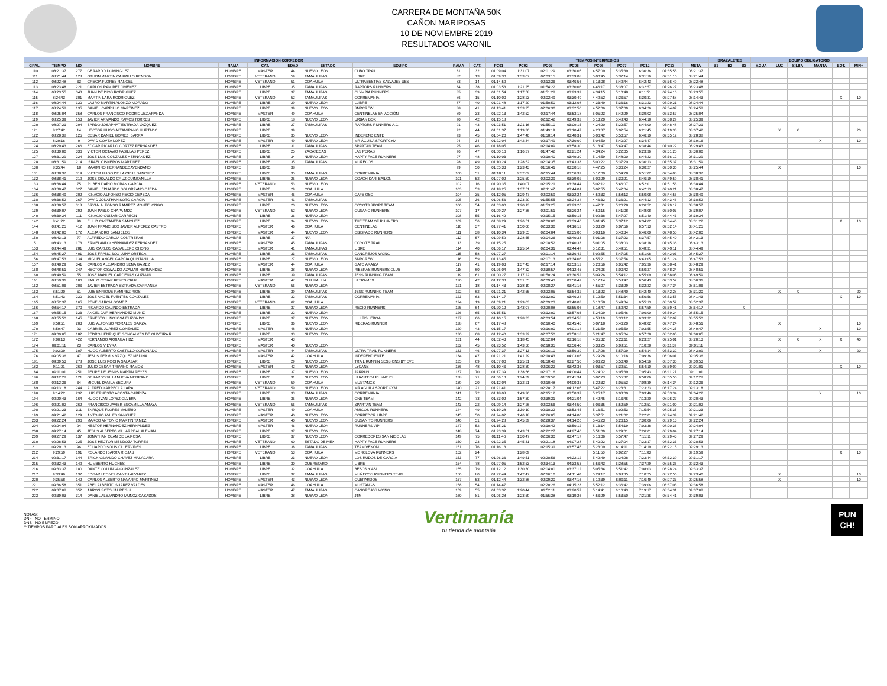CARRERA DE MONTAÑA 50K
CAÑON MARIPOSAS
10 DE NOVIEMBRE 2019
RESULTADOS VARONIL
| | | INFORMACION CORREDOR | | | | | | | | | TIEMPOS INTERMEDIOS | | | | | | | | | BRAZALETES | | | EQUIPO OBLIGATORIO | | | | | |
| --- | --- | --- | --- | --- | --- | --- | --- | --- | --- | --- | --- | --- | --- | --- | --- | --- | --- | --- | --- | --- | --- | --- | --- | --- | --- | --- | --- | --- |
| GRAL. | TIEMPO | NO | NOMBRE | RAMA | CAT. | EDAD | ESTADO | EQUIPO | RAMA | CAT. | PC01 | PC02 | PC03 | PC05 | PC06 | PC07 | PC12 | PC13 | META | B1 | B2 | B3 | AGUA | LUZ | SILBA | MANTA | BOT. | MIN+ |
| 110 | 08:21:37 | 277 | GERARDO DOMINGUEZ | HOMBRE | MASTER | 44 | NUEVO LEON | CUBO TRAIL | 81 | 32 | 01:09:04 | 1:31:07 | 02:01:29 | 03:36:05 | 4:57:09 | 5:35:39 | 6:36:36 | 07:35:55 | 08:21:37 | | | | | | | | | |
| 111 | 08:21:44 | 128 | OTHON MARTIN CARRILLO RENDON | HOMBRE | VETERANO | 59 | TAMAULIPAS | LIBRE | 82 | 13 | 01:09:30 | 1:33:07 | 02:03:15 | 03:39:08 | 5:00:45 | 5:32:14 | 6:31:16 | 07:31:10 | 08:21:44 | | | | | | | | | |
| 112 | 08:22:48 | 63 | GRECIA FLORES RANGEL | HOMBRE | VETERANO | 51 | COAHUILA | ULTRABESTIAS SALVAJES UBS | 83 | 14 | 01:14:59 | | 02:13:36 | 03:46:56 | 5:13:08 | 5:49:44 | 6:42:43 | 07:36:49 | 08:22:48 | | | | | | | | | |
| 113 | 08:23:48 | 221 | CARLOS RAMIREZ JIMENEZ | HOMBRE | LIBRE | 35 | TAMAULIPAS | RAPTORS RUNNERS | 84 | 38 | 01:03:53 | 1:21:25 | 01:54:22 | 03:30:06 | 4:46:17 | 5:38:07 | 6:32:57 | 07:26:27 | 08:23:48 | | | | | | | | | |
| 114 | 08:23:55 | 343 | JUAN DE DIOS RODRIGUEZ | HOMBRE | LIBRE | 37 | TAMAULIPAS | OLYMPIA RUNNERS | 85 | 39 | 01:01:54 | 1:17:58 | 01:51:28 | 03:23:39 | 4:34:15 | 5:10:48 | 6:11:51 | 07:24:16 | 08:23:55 | | | | | | | | | |
| 115 | 8:24:43 | 301 | MARTIN LARA RODRIGUEZ | HOMBRE | VETERANO | 52 | TAMAULIPAS | CORREMANIA | 86 | 15 | 01:10:00 | 1:28:23 | 02:02:49 | 03:30:49 | 4:49:52 | 5:26:57 | 6:30:31 | 07:27:58 | 08:14:43 | | | | | | | | X | 10 |
| 116 | 08:24:44 | 130 | LAURO MARTIN ALONZO MORADO | HOMBRE | LIBRE | 29 | NUEVO LEON | LLIBRE | 87 | 40 | 01:01:48 | 1:17:29 | 01:50:50 | 03:12:08 | 4:33:49 | 5:36:16 | 6:31:23 | 07:29:21 | 08:24:44 | | | | | | | | | |
| 117 | 08:24:58 | 135 | DANIEL CARRILLO MARTINEZ | HOMBRE | LIBRE | 39 | NUEVO LEON | SNRCREW | 88 | 41 | 01:13:41 | 1:33:25 | 02:06:36 | 03:32:50 | 4:52:06 | 5:37:09 | 6:34:26 | 07:34:07 | 08:24:58 | | | | | | | | | |
| 118 | 08:25:04 | 358 | CARLOS FRANCISCO RODRIGUEZ ARANDA | HOMBRE | MASTER | 49 | COAHUILA | CENTINELAS EN ACCIÓN | 89 | 33 | 01:22:13 | 1:42:52 | 02:17:44 | 03:53:18 | 5:05:23 | 5:42:29 | 6:39:02 | 07:33:57 | 08:25:04 | | | | | | | | | |
| 119 | 08:25:39 | 153 | JAVIER ARMANDO RAMOS TORRES | HOMBRE | LIBRE | 18 | NUEVO LEON | URBAN BOX | 90 | 42 | 01:15:18 | | 02:12:42 | 03:49:32 | 5:13:20 | 5:48:43 | 6:44:18 | 07:38:29 | 08:25:39 | | | | | | | | | |
| 120 | 08:27:21 | 294 | BARDO JOSAPHAT ESTRADA VAZQUEZ | HOMBRE | LIBRE | 27 | TAMAULIPAS | RAPTORS RUNNERS A.C. | 91 | 43 | 01:03:51 | 1:21:16 | 01:55:10 | 03:09:15 | 4:24:20 | 5:22:57 | 6:44:00 | 07:48:48 | 08:27:21 | | | | | | | | | |
| 121 | 8:27:42 | 14 | HECTOR HUGO ALTAMIRANO HURTADO | HOMBRE | LIBRE | 39 | | | 92 | 44 | 01:01:37 | 1:19:30 | 01:49:19 | 03:10:47 | 4:23:37 | 5:02:54 | 6:21:45 | 07:19:33 | 08:07:42 | | | | | X | X | | | 20 |
| 122 | 08:28:38 | 125 | CESAR DANIEL GOMEZ IBARRA | HOMBRE | LIBRE | 35 | NUEVO LEON | INDEPENDIENTE | 93 | 45 | 01:04:20 | 1:47:40 | 01:58:14 | 03:40:31 | 5:06:42 | 5:50:57 | 6:46:10 | 07:35:12 | 08:28:38 | | | | | | | | | |
| 123 | 8:29:16 | 9 | DAVID GOVEA LOPEZ | HOMBRE | MASTER | 49 | NUEVO LEON | MR ÁGUILA SPORTGYM | 94 | 34 | 01:22:04 | 1:42:34 | 02:17:49 | 07:30:09 | 5:04:50 | 5:40:27 | 6:34:47 | | 08:19:16 | | | | | | | X | | 10 |
| 124 | 08:29:43 | 266 | EDGAR RICARDO CORTEZ FERNANDEZ | HOMBRE | LIBRE | 31 | TAMAULIPAS | SPARTAN TEAM | 95 | 46 | 01:18:05 | | 02:14:09 | 03:58:30 | 5:13:47 | 5:49:47 | 6:38:44 | 07:40:22 | 08:29:43 | | | | | | | | | |
| 125 | 08:30:06 | 336 | VICTOR OCTAVIO PASILLAS PEREZ | HOMBRE | LIBRE | 25 | ZACATECAS | LAS PERAS | 96 | 47 | 01:00:16 | 1:16:37 | 01:47:42 | 03:21:24 | 4:34:24 | 5:22:05 | 6:23:36 | 07:31:25 | 08:30:06 | | | | | | | | | |
| 127 | 08:31:29 | 224 | JOSE LUIS GONZALEZ HERNANDEZ | HOMBRE | LIBRE | 34 | NUEVO LEON | HAPPY FACE RUNNERS | 97 | 48 | 01:10:03 | | 02:10:40 | 03:49:30 | 5:14:59 | 5:48:00 | 6:44:22 | 07:36:12 | 08:31:29 | | | | | | | | | |
| 128 | 08:31:59 | 214 | ISRAEL CISNEROS MARTINEZ | HOMBRE | LIBRE | 35 | TAMAULIPAS | MUÑECOS | 98 | 49 | 01:10:24 | 1:28:52 | 02:04:35 | 03:43:38 | 5:00:22 | 5:37:20 | 6:36:13 | 07:35:37 | 08:31:59 | | | | | | | | | |
| 130 | 8:35:44 | 18 | MAXIMINO HERNANDEZ AVENDANO | HOMBRE | LIBRE | 38 | | | 99 | 50 | 01:05:33 | 1:23:43 | 01:56:41 | 03:30:18 | 4:47:25 | 5:36:24 | 6:30:27 | 07:30:36 | 08:25:44 | | | | | X | | | | 10 |
| 131 | 08:38:37 | 319 | VICTOR HUGO DE LA CRUZ SANCHEZ | HOMBRE | LIBRE | 35 | TAMAULIPAS | CORREMANIA | 100 | 51 | 01:18:11 | 2:32:02 | 02:15:44 | 03:56:39 | 5:17:00 | 5:54:28 | 6:51:02 | 07:34:03 | 08:38:37 | | | | | | | | | |
| 132 | 08:38:41 | 219 | JOSE OSVALDO CRUZ QUINTANILLA | HOMBRE | LIBRE | 25 | NUEVO LEON | COACH KARI BAILON | 101 | 52 | 01:07:02 | 1:25:50 | 02:03:39 | 03:39:02 | 5:00:29 | 5:30:21 | 6:46:19 | 07:49:59 | 08:38:41 | | | | | | | | | |
| 133 | 08:38:44 | 75 | RUBEN DARIO MORAN GARCIA | HOMBRE | VETERANO | 53 | NUEVO LEON | | 102 | 16 | 01:20:35 | 1:40:07 | 02:15:21 | 03:38:44 | 5:02:12 | 5:46:07 | 6:52:01 | 07:51:53 | 08:38:44 | | | | | | | | | |
| 134 | 08:38:47 | 327 | DANIEL EDUARDO SOLORZANO OJEDA | HOMBRE | LIBRE | 29 | COAHUILA | | 103 | 53 | 01:18:25 | 1:37:51 | 02:11:47 | 03:44:01 | 5:02:55 | 5:42:04 | 6:42:13 | 07:40:21 | 08:38:47 | | | | | | | | | |
| 136 | 08:38:49 | 202 | IGNACIO ALFONSO RECIO CEPEDA | HOMBRE | MASTER | 45 | COAHUILA | CAFE OSO | 104 | 35 | 01:12:05 | 1:29:47 | 02:03:59 | 03:32:24 | 4:59:33 | 5:58:13 | 6:50:08 | 07:44:56 | 08:38:49 | | | | | | | | | |
| 138 | 08:38:52 | 267 | DAVID JONATHAN SOTO GARCIA | HOMBRE | MASTER | 41 | TAMAULIPAS | | 105 | 36 | 01:06:56 | 1:23:29 | 01:55:55 | 03:24:34 | 4:46:32 | 5:36:21 | 6:44:12 | 07:43:46 | 08:38:52 | | | | | | | | | |
| 138 | 08:38:57 | 318 | BRYAN ALFONSO RAMIREZ MONTELONGO | HOMBRE | LIBRE | 20 | NUEVO LEON | COYOT3 SPORT TEAM | 106 | 54 | 01:03:00 | 1:20:13 | 01:53:25 | 03:23:26 | 4:42:31 | 5:26:28 | 6:26:52 | 07:29:12 | 08:38:57 | | | | | | | | | |
| 139 | 08:39:07 | 292 | JUAN PABLO CHAPA MDZ | HOMBRE | VETERANO | 52 | NUEVO LEON | GUSANO RUNNERS | 107 | 17 | 01:09:27 | 1:27:36 | 02:01:51 | 03:26:24 | 4:50:15 | 5:41:08 | 6:48:08 | 07:50:03 | 08:39:07 | | | | | | | | | |
| 140 | 08:39:34 | 111 | IGNACIO GUIZAR CARREON | HOMBRE | LIBRE | 36 | NUEVO LEON | | 108 | 55 | 01:16:42 | | 02:15:15 | 03:50:15 | 5:09:38 | 5:47:27 | 6:51:40 | 07:44:43 | 08:39:34 | | | | | | | | | |
| 142 | 8:41:22 | 99 | ELIUD CASTANEDA SANCHEZ | HOMBRE | LIBRE | 34 | NUEVO LEON | THE TEAM OF RUNNERS | 109 | 56 | 01:08:29 | 1:26:51 | 02:00:06 | 03:39:46 | 5:01:45 | 5:37:12 | 6:34:02 | 07:34:46 | 08:31:22 | | | | | | | | X | 10 |
| 144 | 08:41:25 | 412 | JUAN FRANCISCO JAVIER ALFEREZ CASTRO | HOMBRE | MASTER | 46 | COAHUILA | CENTINELAS | 110 | 37 | 01:27:41 | 1:50:06 | 02:33:36 | 04:16:12 | 5:33:29 | 6:07:56 | 6:57:13 | 07:52:14 | 08:41:25 | | | | | | | | | |
| 148 | 08:42:00 | 172 | ALEJANDRO BANUELOS | HOMBRE | MASTER | 44 | NUEVO LEON | OBISPADO RUNNERS | 111 | 38 | 01:10:34 | 1:29:55 | 02:04:04 | 03:35:06 | 5:03:16 | 5:40:34 | 6:46:00 | 07:48:55 | 08:42:00 | | | | | | | | | |
| 150 | 08:43:13 | 77 | ALFREDO GARCIA CONTRERAS | HOMBRE | LIBRE | 37 | N/A | | 112 | 57 | 01:09:59 | 1:28:55 | 02:04:26 | 03:40:33 | 5:01:08 | 5:37:23 | 6:37:57 | 07:45:40 | 08:43:13 | | | | | | | | | |
| 151 | 08:43:13 | 173 | ERMELANDO HERNANDEZ FERNANDEZ | HOMBRE | MASTER | 45 | TAMAULIPAS | COYOTE TRAIL | 113 | 39 | 01:15:25 | | 02:08:52 | 03:40:33 | 5:01:05 | 5:38:03 | 6:38:18 | 07:45:36 | 08:43:13 | | | | | | | | | |
| 153 | 08:44:49 | 281 | LUIS CARLOS CABALLERO CHONG | HOMBRE | MASTER | 41 | TAMAULIPAS | LIBRE | 114 | 40 | 01:06:17 | 1:25:34 | 02:04:31 | 03:44:47 | 5:12:31 | 5:49:51 | 6:48:31 | 07:49:11 | 08:44:49 | | | | | | | | | |
| 154 | 08:45:27 | 401 | JOSE FRANCISCO LUNA ORTEGA | HOMBRE | LIBRE | 33 | TAMAULIPAS | CANGREJOS WONG | 115 | 58 | 01:07:27 | | 02:01:14 | 03:36:42 | 5:09:55 | 5:47:05 | 6:51:08 | 07:42:03 | 08:45:27 | | | | | | | | | |
| 156 | 08:47:53 | 134 | MIGUEL ANGEL GARCIA QUINTANILLA | HOMBRE | LIBRE | 27 | NUEVO LEON | SNRCREW | 116 | 59 | 01:13:45 | | 02:07:13 | 03:34:06 | 4:55:21 | 5:37:54 | 6:43:05 | 07:51:24 | 08:47:53 | | | | | | | | | |
| 157 | 08:48:29 | 341 | CARLOS ALEJANDRO SENA GAMEZ | HOMBRE | MASTER | 44 | COAHUILA | GATO ARAIZA | 117 | 41 | 01:19:03 | 1:37:43 | 02:17:14 | 03:53:12 | 5:20:56 | 6:05:42 | 7:05:36 | 07:58:41 | 08:48:29 | | | | | | | | | |
| 158 | 08:48:51 | 247 | HECTOR OSWALDO AZAMAR HERNANDEZ | HOMBRE | LIBRE | 38 | NUEVO LEON | RIBERAS RUNNERS CLUB | 118 | 60 | 01:26:04 | 1:47:32 | 02:30:57 | 04:12:45 | 5:24:06 | 6:00:42 | 6:50:27 | 07:48:24 | 08:48:51 | | | | | | | | | |
| 160 | 08:49:59 | 55 | JOSE MANUEL CARDENAS GUZMAN | HOMBRE | LIBRE | 39 | TAMAULIPAS | JESS RUNNING TEAM | 119 | 61 | 01:00:27 | 1:17:22 | 01:50:24 | 03:36:52 | 5:09:26 | 5:54:12 | 6:55:09 | 07:58:05 | 08:49:59 | | | | | | | | | |
| 161 | 08:50:31 | 106 | PABLO CESAR REYES CRUZ | HOMBRE | MASTER | 47 | CHIHUAHUA | ULTRAMEX | 120 | 42 | 01:12:33 | 1:31:55 | 02:09:43 | 03:50:47 | 5:17:14 | 5:58:47 | 6:56:43 | 07:53:52 | 08:50:31 | | | | | | | | | |
| 162 | 08:51:06 | 206 | JAVIER ESTRADA ESTRADA CARRANZA | HOMBRE | VETERANO | 56 | NUEVO LEON | ---- | 121 | 18 | 01:14:43 | 1:38:19 | 02:08:27 | 03:41:16 | 4:55:07 | 5:33:29 | 6:32:22 | 07:47:34 | 08:51:06 | | | | | | | | | |
| 163 | 8:51:20 | 51 | LUIS ENRIQUE RAMIREZ RIOS | HOMBRE | LIBRE | 39 | TAMAULIPAS | JESS RUNNING TEAM | 122 | 62 | 01:21:21 | 1:42:55 | 02:23:05 | 03:54:32 | 5:13:23 | 5:48:40 | 6:42:40 | 07:42:28 | 08:31:20 | | | | | X | X | | | 20 |
| 164 | 8:51:43 | 230 | JOSE ANGEL FUENTES GONZALEZ | HOMBRE | LIBRE | 32 | TAMAULIPAS | CORREMANIA | 123 | 63 | 01:14:17 | | 02:12:00 | 03:46:24 | 5:12:50 | 5:51:34 | 6:50:56 | 07:53:55 | 08:41:43 | | | | | | | | X | 10 |
| 165 | 08:52:37 | 165 | RENE GARCIA GOMEZ | HOMBRE | VETERANO | 62 | COAHUILA | | 124 | 19 | 01:09:21 | 1:29:03 | 02:09:23 | 03:40:03 | 5:10:58 | 5:49:34 | 6:55:13 | 08:00:52 | 08:52:37 | | | | | | | | | |
| 166 | 08:54:17 | 370 | RICARDO GALINDO ESTRADA | HOMBRE | LIBRE | 37 | NUEVO LEON | REGIO RUNNERS | 125 | 64 | 01:20:12 | 1:43:07 | 02:20:08 | 03:55:06 | 5:18:47 | 5:59:42 | 6:57:59 | 07:59:41 | 08:54:17 | | | X | | | | | | |
| 167 | 08:55:15 | 333 | ANGEL JAIR HERNANDEZ MUNIZ | HOMBRE | LIBRE | 22 | NUEVO LEON | | 126 | 65 | 01:15:51 | | 02:12:00 | 03:57:03 | 5:24:09 | 6:05:46 | 7:06:00 | 07:59:24 | 08:55:15 | | | | | | | | | |
| 168 | 08:55:50 | 145 | ERNESTO HINOJOSA ELIZONDO | HOMBRE | LIBRE | 37 | NUEVO LEON | LILI FIGUEROA | 127 | 66 | 01:10:15 | 1:28:33 | 02:03:54 | 03:34:58 | 4:58:19 | 5:36:12 | 6:33:32 | 07:52:07 | 08:55:50 | | | | | | | | | |
| 169 | 8:58:51 | 203 | LUIS ALFONSO MORALES GARZA | HOMBRE | LIBRE | 36 | NUEVO LEON | RIBERAS RUNNER | 128 | 67 | 01:17:48 | | 02:10:40 | 03:45:45 | 5:07:18 | 5:46:20 | 6:48:02 | 07:47:24 | 08:48:51 | | | | | X | | | | 10 |
| 170 | 8:59:47 | 93 | GABRIEL JUAREZ GONZALEZ | HOMBRE | MASTER | 48 | NUEVO LEON | | 129 | 43 | 01:15:17 | | 02:16:00 | 04:01:14 | 5:21:59 | 6:05:50 | 7:03:55 | 08:04:25 | 08:49:47 | | | | | | | X | | 10 |
| 171 | 09:00:05 | 182 | PEDRO HENRIQUE GONCALVES DE OLIVEIRA R | HOMBRE | LIBRE | 33 | NUEVO LEON | | 130 | 68 | 01:12:40 | 1:33:22 | 02:07:50 | 03:58:18 | 5:21:47 | 6:05:04 | 6:57:28 | 08:02:05 | 09:00:05 | | | | | | | | | |
| 172 | 9:00:13 | 422 | FERNANDO ARRIAGA HDZ | HOMBRE | MASTER | 43 | | | 131 | 44 | 01:02:43 | 1:18:45 | 01:52:04 | 03:16:18 | 4:35:32 | 5:23:11 | 6:23:27 | 07:25:01 | 08:20:13 | | | | | X | X | X | X | 40 |
| 174 | 09:01:11 | 23 | CARLOS VIEYRA | HOMBRE | MASTER | 40 | NUEVO LEON | | 132 | 45 | 01:23:52 | 1:43:56 | 02:18:35 | 03:56:40 | 5:33:25 | 6:08:51 | 7:10:28 | 08:11:39 | 09:01:11 | | | | | | | | | |
| 175 | 9:03:09 | 307 | HUGO ALBERTO CASTILLO CORONADO | HOMBRE | MASTER | 44 | TAMAULIPAS | ULTRA TRAIL RUNNERS | 133 | 46 | 01:07:37 | 1:27:13 | 02:06:10 | 03:56:39 | 5:17:28 | 5:57:09 | 6:54:14 | 07:53:32 | 08:43:09 | | | | | X | | X | | 20 |
| 176 | 09:05:36 | 47 | JESUS FERMIN VAZQUEZ MEDINA | HOMBRE | MASTER | 42 | COAHUILA | INDEPENDIENTE | 134 | 47 | 01:21:21 | 1:41:29 | 02:18:43 | 04:03:05 | 5:29:28 | 6:10:18 | 7:09:36 | 08:06:01 | 09:05:36 | | | | | | | | | |
| 181 | 09:09:53 | 278 | JOSE LUIS ROCHA SALAZAR | HOMBRE | LIBRE | 29 | NUEVO LEON | TRAIL RUNNIN SESSIONS BY EVE | 135 | 69 | 01:07:00 | 1:25:31 | 01:58:48 | 03:27:50 | 5:06:23 | 5:50:40 | 6:54:56 | 08:07:35 | 09:09:53 | | | | | | | | | |
| 183 | 9:11:01 | 269 | JULIO CESAR TREVINO RAMOS | HOMBRE | MASTER | 42 | NUEVO LEON | LYCANS | 136 | 48 | 01:10:46 | 1:28:39 | 02:06:22 | 03:42:36 | 5:03:57 | 5:39:51 | 6:54:10 | 07:59:09 | 09:01:01 | | | | | | | | X | 10 |
| 184 | 09:11:01 | 251 | FELIPE DE JESUS MARTIN REYES | HOMBRE | LIBRE | 37 | NUEVO LEON | JARRUN | 137 | 70 | 01:17:39 | 1:38:56 | 02:17:16 | 04:00:44 | 5:24:02 | 6:05:39 | 7:05:43 | 08:11:27 | 09:11:01 | | | | | | | | | |
| 186 | 09:12:28 | 121 | GERARDO VILLANUEVA MEDRANO | HOMBRE | LIBRE | 31 | NUEVO LEON | HUASTECA RUNNERS | 138 | 71 | 01:06:13 | 1:24:39 | 01:59:52 | 03:41:34 | 5:07:23 | 5:55:32 | 6:58:06 | 08:05:50 | 09:12:28 | | | | | | | | | |
| 188 | 09:12:36 | 64 | MIGUEL DAVILA SEGURA | HOMBRE | VETERANO | 59 | COAHUILA | MUSTANGS | 139 | 20 | 01:12:04 | 1:32:21 | 02:10:48 | 04:00:33 | 5:22:32 | 6:05:53 | 7:08:39 | 08:14:34 | 09:12:36 | | | | | | | | | |
| 189 | 09:13:18 | 244 | ALFREDO ARREOLA LARA | HOMBRE | VETERANO | 59 | NUEVO LEON | MR AGUILA SPORT GYM | 140 | 21 | 01:21:41 | | 02:28:17 | 04:12:05 | 5:47:22 | 6:23:31 | 7:23:23 | 08:17:24 | 09:13:18 | | | | | | | | | |
| 190 | 9:14:22 | 232 | LUIS ERNESTO ACOSTA CARRIZAL | HOMBRE | LIBRE | 33 | TAMAULIPAS | CORREMANIA | 141 | 72 | 01:18:08 | 1:49:26 | 02:15:12 | 03:50:37 | 5:25:17 | 6:03:00 | 7:03:46 | 07:53:34 | 09:04:22 | | | | | | | X | | 10 |
| 194 | 09:20:43 | 164 | HUGO IVAN LOPEZ OLVERA | HOMBRE | LIBRE | 35 | NUEVO LEON | ONE TEAM | 142 | 73 | 01:33:02 | 1:57:30 | 02:39:31 | 04:21:04 | 5:42:45 | 6:16:46 | 7:13:20 | 08:26:27 | 09:20:43 | | | | | | | | | |
| 196 | 09:21:02 | 262 | FRANCISCO JAVIER ESCAMILLA AMAYA | HOMBRE | VETERANO | 56 | TAMAULIPAS | SPARTAN TEAM | 143 | 22 | 01:09:14 | 1:27:26 | 02:03:56 | 03:44:50 | 5:06:35 | 5:52:59 | 7:12:51 | 08:21:00 | 09:21:02 | | | | | | | | | |
| 198 | 09:21:23 | 311 | ENRIQUE FLORES VALERIO | HOMBRE | MASTER | 49 | COAHUILA | AMIGOS RUNNERS | 144 | 49 | 01:19:28 | 1:39:19 | 02:18:32 | 03:53:45 | 5:16:51 | 6:02:53 | 7:15:54 | 08:25:35 | 09:21:23 | | | | | | | | | |
| 199 | 09:21:42 | 129 | ANTONIO AVILES SANCHEZ | HOMBRE | MASTER | 40 | NUEVO LEON | CORREDOR LIBRE | 145 | 50 | 01:24:02 | 1:46:18 | 02:26:05 | 04:14:00 | 5:37:51 | 6:21:02 | 7:22:01 | 08:24:39 | 09:21:42 | | | | | | | | | |
| 203 | 09:22:24 | 296 | MARCO ANTONIO MARTIN TAMEZ | HOMBRE | MASTER | 40 | NUEVO LEON | GUSANITO RUNNERS | 146 | 51 | 01:24:28 | 1:45:39 | 02:28:37 | 04:14:26 | 5:45:23 | 6:26:15 | 7:30:06 | 08:29:13 | 09:22:24 | | | | | | | | | |
| 204 | 09:24:04 | 94 | NESTOR HERNANDEZ HERNANDEZ | HOMBRE | MASTER | 46 | NUEVO LEON | RUNNERS VIP | 147 | 52 | 01:15:21 | | 02:10:42 | 03:50:12 | 5:13:14 | 5:54:19 | 7:03:38 | 08:20:36 | 09:24:04 | | | | | | | | | |
| 208 | 09:27:14 | 45 | JESUS ALBERTO VILLARREAL ALEMAN | HOMBRE | LIBRE | 37 | NUEVO LEON | | 148 | 74 | 01:23:39 | 1:43:51 | 02:22:27 | 04:27:46 | 5:51:09 | 6:29:01 | 7:26:01 | 08:29:04 | 09:27:14 | | | | | | | | | |
| 209 | 09:27:29 | 137 | JONATHAN OLAN DE LA ROSA | HOMBRE | LIBRE | 37 | NUEVO LEON | CORREDORES SAN NICOLÁS | 149 | 75 | 01:11:46 | 1:30:47 | 02:06:30 | 03:47:17 | 5:16:06 | 5:57:47 | 7:11:11 | 08:29:43 | 09:27:29 | | | | | | | | | |
| 210 | 09:28:53 | 225 | JOSE HECTOR MENDOZA TORRES | HOMBRE | VETERANO | 60 | ESTADO DE MEX | HAPPY FACE RUNNERS | 150 | 23 | 01:22:35 | 1:45:31 | 02:21:18 | 04:07:28 | 5:40:22 | 6:27:04 | 7:23:17 | 08:32:33 | 09:28:53 | | | | | | | | | |
| 211 | 09:29:13 | 96 | EDUARDO SOLIS OLLERVIDES | HOMBRE | LIBRE | 38 | TAMAULIPAS | TEAM VENOM | 151 | 76 | 01:16:13 | | 02:15:31 | 03:57:45 | 5:23:09 | 6:14:11 | 7:14:19 | 08:22:15 | 09:29:13 | | | | | | | | | |
| 212 | 9:29:59 | 191 | ROLANDO IBARRA RIOJAS | HOMBRE | VETERANO | 53 | COAHUILA | MONCLOVA RUNNERS | 152 | 24 | | 1:28:09 | | | 5:11:50 | 6:02:27 | 7:11:03 | | 09:19:59 | | | | | | | | X | 10 |
| 214 | 09:31:17 | 144 | ERICK OSVALDO CHAVEZ MALACARA | HOMBRE | LIBRE | 23 | NUEVO LEON | LOS RUDOS DE GARCÍA | 153 | 77 | 01:26:36 | 1:49:51 | 02:28:56 | 04:22:12 | 5:42:49 | 6:24:28 | 7:23:44 | 08:32:39 | 09:31:17 | | | | | | | | | |
| 215 | 09:32:43 | 149 | HUMBERTO HUGHES | HOMBRE | LIBRE | 30 | QUERETARO | LIBRE | 154 | 78 | 01:27:05 | 1:52:53 | 02:34:13 | 04:33:53 | 5:56:43 | 6:28:55 | 7:37:29 | 08:35:36 | 09:32:43 | | | | | | | | | |
| 216 | 09:33:37 | 180 | DANTE COLUNGA GONZALEZ | HOMBRE | LIBRE | 32 | COAHUILA | BESOS Y ASI | 155 | 79 | 01:12:12 | 1:30:30 | 02:04:00 | 03:37:12 | 5:05:34 | 5:51:42 | 7:08:03 | 08:28:24 | 09:33:37 | | | | | | | | | |
| 217 | 9:33:46 | 132 | EDGAR LEONEL CANTU ALVAREZ | HOMBRE | LIBRE | 32 | TAMAULIPAS | MUÑECOS RUNNERS TEAM | 156 | 80 | 01:22:44 | 1:42:47 | 02:16:16 | 04:11:46 | 5:29:17 | 6:08:35 | 7:10:25 | 08:22:56 | 09:23:46 | | | | | X | | | | 10 |
| 220 | 9:35:58 | 142 | CARLOS ALBERTO NAVARRO MARTINEZ | HOMBRE | MASTER | 43 | NUEVO LEON | GUEPARDOS | 157 | 53 | 01:12:44 | 1:32:36 | 02:09:20 | 03:47:16 | 5:19:39 | 6:09:11 | 7:16:49 | 08:27:33 | 09:25:58 | | | | | X | | | | 10 |
| 221 | 09:36:58 | 351 | ABEL ALBERTO SUAREZ VALDES | HOMBRE | MASTER | 46 | COAHUILA | MUSTANGS | 158 | 54 | 01:14:47 | | 02:20:26 | 04:15:28 | 5:52:12 | 6:36:42 | 7:39:06 | 08:37:03 | 09:36:58 | | | | | | | | | |
| 222 | 09:37:08 | 352 | AARON SOTO JAUREGUI | HOMBRE | MASTER | 47 | TAMAULIPAS | CANGREJOS WONG | 159 | 55 | 01:03:32 | 1:20:44 | 01:52:11 | 03:20:57 | 5:14:41 | 6:16:43 | 7:19:17 | 08:34:31 | 09:37:08 | | | | | | | | | |
| 223 | 09:39:03 | 314 | DANIEL ALEJANDRO MUNOZ CASADOS | HOMBRE | LIBRE | 38 | NUEVO LEON | JTM | 160 | 81 | 01:06:28 | 1:23:59 | 01:55:38 | 03:19:26 | 4:56:29 | 5:53:50 | 7:21:36 | 08:34:41 | 09:39:03 | | | | | | | | | |
NOTAS:
DNF - NO TERMINO
DNS - NO EMPEZO
** TIEMPOS PARCIALES SON APROXIMADOS
Vertimanía
tu tienda de montaña
PUN
CH!